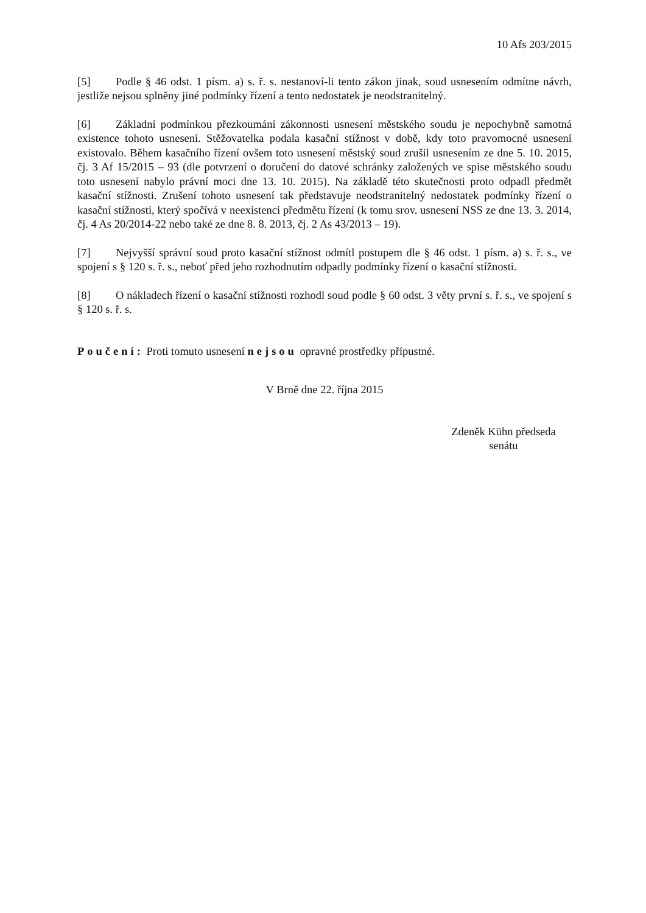10 Afs 203/2015
[5] Podle § 46 odst. 1 písm. a) s. ř. s. nestanoví-li tento zákon jinak, soud usnesením odmítne návrh, jestliže nejsou splněny jiné podmínky řízení a tento nedostatek je neodstranitelný.
[6] Základní podmínkou přezkoumání zákonnosti usnesení městského soudu je nepochybně samotná existence tohoto usnesení. Stěžovatelka podala kasační stížnost v době, kdy toto pravomocné usnesení existovalo. Během kasačního řízení ovšem toto usnesení městský soud zrušil usnesením ze dne 5. 10. 2015, čj. 3 Af 15/2015 – 93 (dle potvrzení o doručení do datové schránky založených ve spise městského soudu toto usnesení nabylo právní moci dne 13. 10. 2015). Na základě této skutečnosti proto odpadl předmět kasační stížnosti. Zrušení tohoto usnesení tak představuje neodstranitelný nedostatek podmínky řízení o kasační stížnosti, který spočívá v neexistenci předmětu řízení (k tomu srov. usnesení NSS ze dne 13. 3. 2014, čj. 4 As 20/2014-22 nebo také ze dne 8. 8. 2013, čj. 2 As 43/2013 – 19).
[7] Nejvyšší správní soud proto kasační stížnost odmítl postupem dle § 46 odst. 1 písm. a) s. ř. s., ve spojení s § 120 s. ř. s., neboť před jeho rozhodnutím odpadly podmínky řízení o kasační stížnosti.
[8] O nákladech řízení o kasační stížnosti rozhodl soud podle § 60 odst. 3 věty první s. ř. s., ve spojení s § 120 s. ř. s.
Poučení: Proti tomuto usnesení nejsou opravné prostředky přípustné.
V Brně dne 22. října 2015
Zdeněk Kühn předseda
senátu